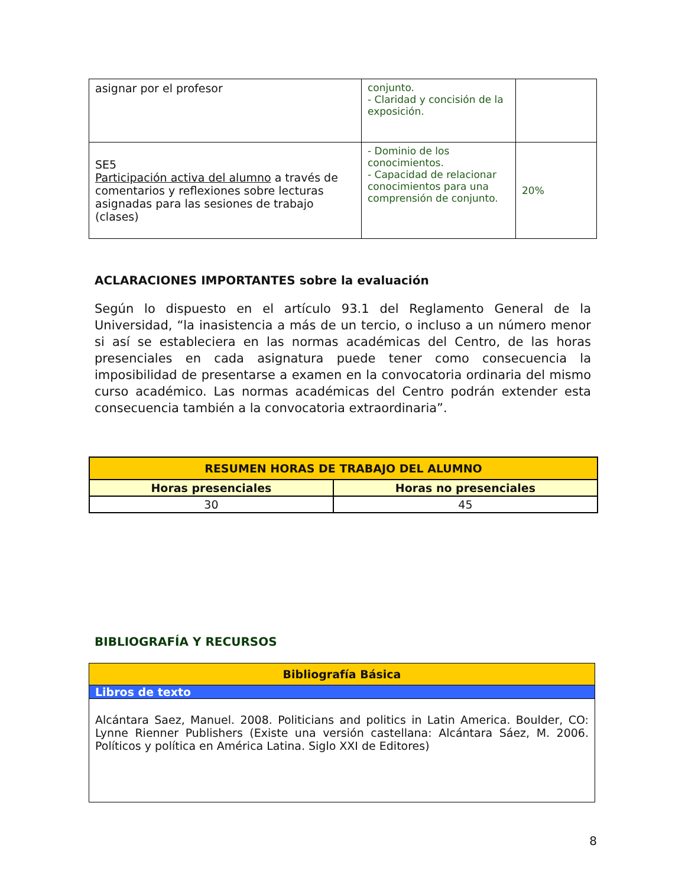| asignar por el profesor | conjunto. - Claridad y concisión de la exposición. | |
| SE5 Participación activa del alumno a través de comentarios y reflexiones sobre lecturas asignadas para las sesiones de trabajo (clases) | - Dominio de los conocimientos. - Capacidad de relacionar conocimientos para una comprensión de conjunto. | 20% |
ACLARACIONES IMPORTANTES sobre la evaluación
Según lo dispuesto en el artículo 93.1 del Reglamento General de la Universidad, “la inasistencia a más de un tercio, o incluso a un número menor si así se estableciera en las normas académicas del Centro, de las horas presenciales en cada asignatura puede tener como consecuencia la imposibilidad de presentarse a examen en la convocatoria ordinaria del mismo curso académico. Las normas académicas del Centro podrán extender esta consecuencia también a la convocatoria extraordinaria”.
| RESUMEN HORAS DE TRABAJO DEL ALUMNO | |
| --- | --- |
| Horas presenciales | Horas no presenciales |
| 30 | 45 |
BIBLIOGRAFÍA Y RECURSOS
| Bibliografía Básica |
| --- |
| Libros de texto |
| Alcántara Saez, Manuel. 2008. Politicians and politics in Latin America. Boulder, CO: Lynne Rienner Publishers (Existe una versión castellana: Alcántara Sáez, M. 2006. Políticos y política en América Latina. Siglo XXI de Editores) |
8